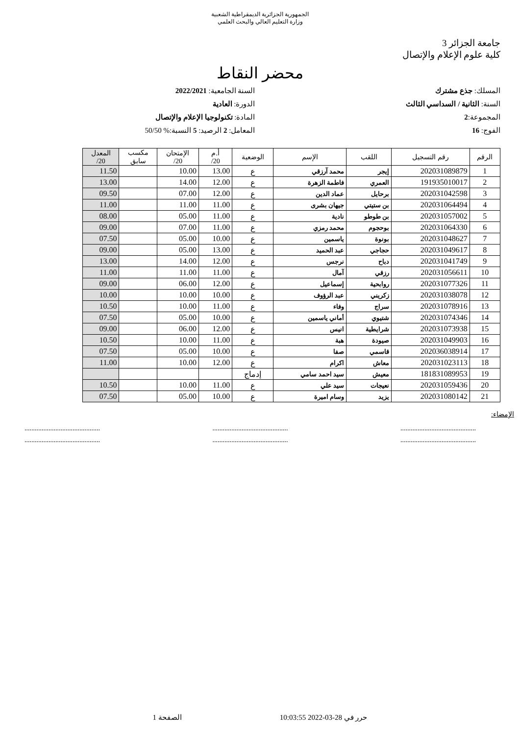الجمهورية الجزائرية الديمقراطية الشعبية
وزارة التعليم العالي والبحث العلمي
جامعة الجزائر 3
كلية علوم الإعلام والإتصال
محضر النقاط
المسلك: جذع مشترك
السنة: الثانية / السداسي الثالث
المجموعة:2
الفوج: 16
السنة الجامعية: 2022/2021
الدورة: العادية
المادة: تكنولوجيا الإعلام والإتصال
المعامل: 2 الرصيد: 5 النسبة:% 50/50
| الرقم | رقم التسجيل | اللقب | الإسم | الوضعية | أ.م 20/ | الإمتحان 20/ | مكسب سابق | المعدل 20/ |
| --- | --- | --- | --- | --- | --- | --- | --- | --- |
| 1 | 202031089879 | إيجر | محمد آرزقي | ع | 13.00 | 10.00 | | 11.50 |
| 2 | 191935010017 | العمري | فاطمة الزهرة | ع | 12.00 | 14.00 | | 13.00 |
| 3 | 202031042598 | برحايل | عماد الدين | ع | 12.00 | 07.00 | | 09.50 |
| 4 | 202031064494 | بن ستيتي | جيهان بشرى | ع | 11.00 | 11.00 | | 11.00 |
| 5 | 202031057002 | بن طوطو | نادية | ع | 11.00 | 05.00 | | 08.00 |
| 6 | 202031064330 | بوحجوم | محمد رمزي | ع | 11.00 | 07.00 | | 09.00 |
| 7 | 202031048627 | بونوة | ياسمين | ع | 10.00 | 05.00 | | 07.50 |
| 8 | 202031049617 | حجاجي | عبد الحميد | ع | 13.00 | 05.00 | | 09.00 |
| 9 | 202031041749 | دباح | نرجس | ع | 12.00 | 14.00 | | 13.00 |
| 10 | 202031056611 | رزقي | آمال | ع | 11.00 | 11.00 | | 11.00 |
| 11 | 202031077326 | روابحية | إسماعيل | ع | 12.00 | 06.00 | | 09.00 |
| 12 | 202031038078 | زكريني | عبد الرؤوف | ع | 10.00 | 10.00 | | 10.00 |
| 13 | 202031078916 | سراج | وفاء | ع | 11.00 | 10.00 | | 10.50 |
| 14 | 202031074346 | شتيوي | أماني ياسمين | ع | 10.00 | 05.00 | | 07.50 |
| 15 | 202031073938 | شرايطية | انيس | ع | 12.00 | 06.00 | | 09.00 |
| 16 | 202031049903 | صيودة | هبة | ع | 11.00 | 10.00 | | 10.50 |
| 17 | 202036038914 | قاسمي | صفا | ع | 10.00 | 05.00 | | 07.50 |
| 18 | 202031023113 | معاش | اكرام | ع | 12.00 | 10.00 | | 11.00 |
| 19 | 181831089953 | معيش | سيد احمد سامي | إدماج | | | | |
| 20 | 202031059436 | نعيجات | سيد علي | ع | 11.00 | 10.00 | | 10.50 |
| 21 | 202031080142 | يزيد | وسام اميرة | ع | 10.00 | 05.00 | | 07.50 |
الإمضاء:
............................................
........................................................................................
........................................................................................
............................................
حرر في 28-03-2022 10:03:55 الصفحة 1